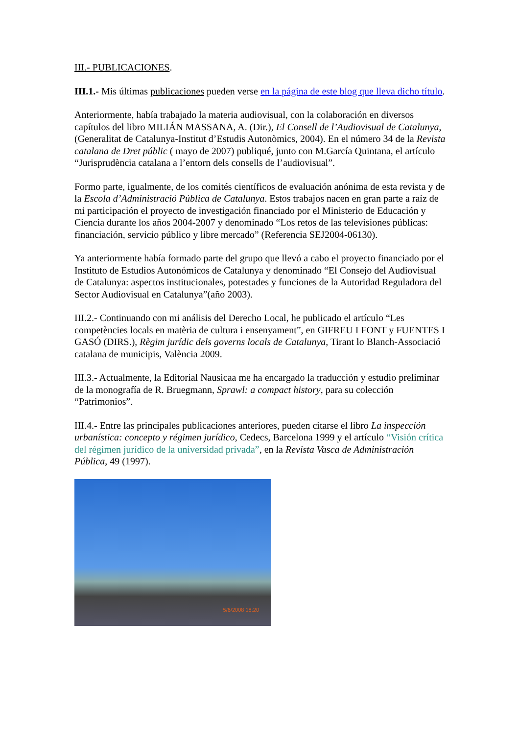III.- PUBLICACIONES.
III.1.- Mis últimas publicaciones pueden verse en la página de este blog que lleva dicho título.
Anteriormente, había trabajado la materia audiovisual, con la colaboración en diversos capítulos del libro MILIÁN MASSANA, A. (Dir.), El Consell de l’Audiovisual de Catalunya, (Generalitat de Catalunya-Institut d’Estudis Autonòmics, 2004). En el número 34 de la Revista catalana de Dret públic ( mayo de 2007) publiqué, junto con M.García Quintana, el artículo “Jurisprudència catalana a l’entorn dels consells de l’audiovisual”.
Formo parte, igualmente, de los comités científicos de evaluación anónima de esta revista y de la Escola d’Administració Pública de Catalunya. Estos trabajos nacen en gran parte a raíz de mi participación el proyecto de investigación financiado por el Ministerio de Educación y Ciencia durante los años 2004-2007 y denominado “Los retos de las televisiones públicas: financiación, servicio público y libre mercado” (Referencia SEJ2004-06130).
Ya anteriormente había formado parte del grupo que llevó a cabo el proyecto financiado por el Instituto de Estudios Autonómicos de Catalunya y denominado “El Consejo del Audiovisual de Catalunya: aspectos institucionales, potestades y funciones de la Autoridad Reguladora del Sector Audiovisual en Catalunya”(año 2003).
III.2.- Continuando con mi análisis del Derecho Local, he publicado el artículo “Les competències locals en matèria de cultura i ensenyament”, en GIFREU I FONT y FUENTES I GASÓ (DIRS.), Règim jurídic dels governs locals de Catalunya, Tirant lo Blanch-Associació catalana de municipis, València 2009.
III.3.- Actualmente, la Editorial Nausicaa me ha encargado la traducción y estudio preliminar de la monografía de R. Bruegmann, Sprawl: a compact history, para su colección “Patrimonios”.
III.4.- Entre las principales publicaciones anteriores, pueden citarse el libro La inspección urbanística: concepto y régimen jurídico, Cedecs, Barcelona 1999 y el artículo “Visión crítica del régimen jurídico de la universidad privada”, en la Revista Vasca de Administración Pública, 49 (1997).
5/6/2008 18:20